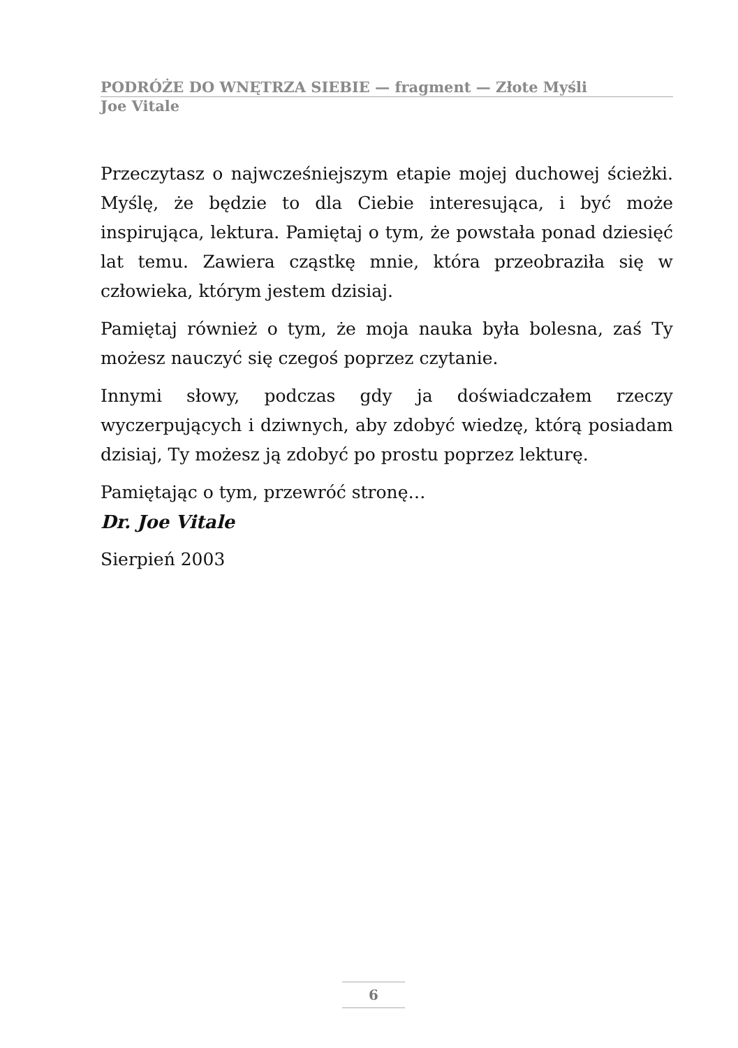PODRÓŻE DO WNĘTRZA SIEBIE — fragment — Złote Myśli
Joe Vitale
Przeczytasz o najwcześniejszym etapie mojej duchowej ścieżki. Myślę, że będzie to dla Ciebie interesująca, i być może inspirująca, lektura. Pamiętaj o tym, że powstała ponad dziesięć lat temu. Zawiera cząstkę mnie, która przeobraziła się w człowieka, którym jestem dzisiaj.
Pamiętaj również o tym, że moja nauka była bolesna, zaś Ty możesz nauczyć się czegoś poprzez czytanie.
Innymi słowy, podczas gdy ja doświadczałem rzeczy wyczerpujących i dziwnych, aby zdobyć wiedzę, którą posiadam dzisiaj, Ty możesz ją zdobyć po prostu poprzez lekturę.
Pamiętając o tym, przewróć stronę…
Dr. Joe Vitale
Sierpień 2003
6